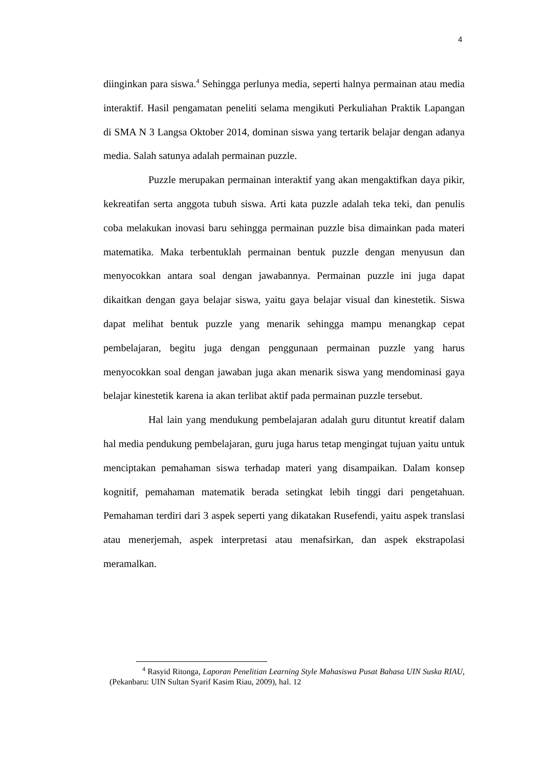4
diinginkan para siswa.<sup>4</sup> Sehingga perlunya media, seperti halnya permainan atau media interaktif. Hasil pengamatan peneliti selama mengikuti Perkuliahan Praktik Lapangan di SMA N 3 Langsa Oktober 2014, dominan siswa yang tertarik belajar dengan adanya media. Salah satunya adalah permainan puzzle.
Puzzle merupakan permainan interaktif yang akan mengaktifkan daya pikir, kekreatifan serta anggota tubuh siswa. Arti kata puzzle adalah teka teki, dan penulis coba melakukan inovasi baru sehingga permainan puzzle bisa dimainkan pada materi matematika. Maka terbentuklah permainan bentuk puzzle dengan menyusun dan menyocokkan antara soal dengan jawabannya. Permainan puzzle ini juga dapat dikaitkan dengan gaya belajar siswa, yaitu gaya belajar visual dan kinestetik. Siswa dapat melihat bentuk puzzle yang menarik sehingga mampu menangkap cepat pembelajaran, begitu juga dengan penggunaan permainan puzzle yang harus menyocokkan soal dengan jawaban juga akan menarik siswa yang mendominasi gaya belajar kinestetik karena ia akan terlibat aktif pada permainan puzzle tersebut.
Hal lain yang mendukung pembelajaran adalah guru dituntut kreatif dalam hal media pendukung pembelajaran, guru juga harus tetap mengingat tujuan yaitu untuk menciptakan pemahaman siswa terhadap materi yang disampaikan. Dalam konsep kognitif, pemahaman matematik berada setingkat lebih tinggi dari pengetahuan. Pemahaman terdiri dari 3 aspek seperti yang dikatakan Rusefendi, yaitu aspek translasi atau menerjemah, aspek interpretasi atau menafsirkan, dan aspek ekstrapolasi meramalkan.
<sup>4</sup> Rasyid Ritonga, Laporan Penelitian Learning Style Mahasiswa Pusat Bahasa UIN Suska RIAU, (Pekanbaru: UIN Sultan Syarif Kasim Riau, 2009), hal. 12